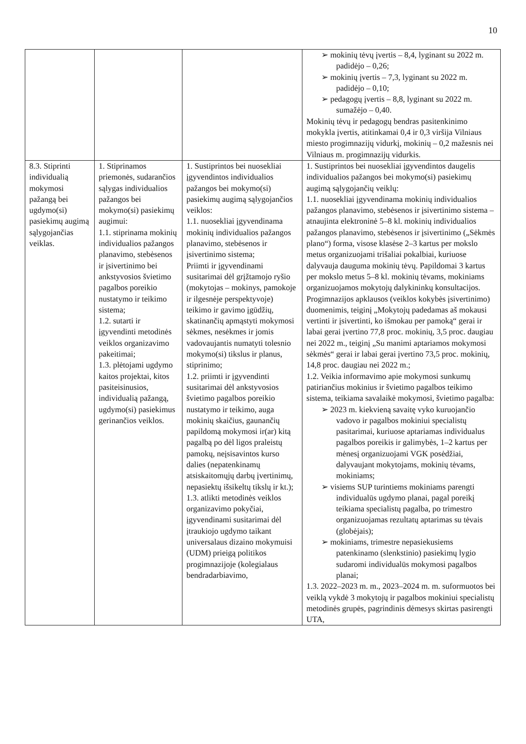10
| | | | ➢ mokinių tėvų įvertis – 8,4, lyginant su 2022 m. padidėjo – 0,26; ➢ mokinių įvertis – 7,3, lyginant su 2022 m. padidėjo – 0,10; ➢ pedagogų įvertis – 8,8, lyginant su 2022 m. sumažėjo – 0,40. Mokinių tėvų ir pedagogų bendras pasitenkinimo mokykla įvertis, atitinkamai 0,4 ir 0,3 viršija Vilniaus miesto progimnazijų vidurkį, mokinių – 0,2 mažesnis nei Vilniaus m. progimnazijų vidurkis. |
| 8.3. Stiprinti individualią mokymosi pažangą bei ugdymo(si) pasiekimų augimą sąlygojančias veiklas. | 1. Stiprinamos priemonės, sudarančios sąlygas individualios pažangos bei mokymo(si) pasiekimų augimui: 1.1. stiprinama mokinių individualios pažangos planavimo, stebėsenos ir įsivertinimo bei ankstyvosios švietimo pagalbos poreikio nustatymo ir teikimo sistema; 1.2. sutarti ir įgyvendinti metodinės veiklos organizavimo pakeitimai; 1.3. plėtojami ugdymo kaitos projektai, kitos pasiteisinusios, individualią pažangą, ugdymo(si) pasiekimus gerinančios veiklos. | 1. Sustiprintos bei nuosekliai įgyvendintos individualios pažangos bei mokymo(si) pasiekimų augimą sąlygojančios veiklos: 1.1. nuosekliai įgyvendinama mokinių individualios pažangos planavimo, stebėsenos ir įsivertinimo sistema; Priimti ir įgyvendinami susitarimai dėl grįžtamojo ryšio (mokytojas – mokinys, pamokoje ir ilgesnėje perspektyvoje) teikimo ir gavimo įgūdžių, skatinančių apmąstyti mokymosi sėkmes, nesėkmes ir jomis vadovaujantis numatyti tolesnio mokymo(si) tikslus ir planus, stiprinimo; 1.2. priimti ir įgyvendinti susitarimai dėl ankstyvosios švietimo pagalbos poreikio nustatymo ir teikimo, auga mokinių skaičius, gaunančių papildomą mokymosi ir(ar) kitą pagalbą po dėl ligos praleistų pamokų, neįsisavintos kurso dalies (nepatenkinamų atsiskaitomųjų darbų įvertinimų, nepasiektų išsikeltų tikslų ir kt.); 1.3. atlikti metodinės veiklos organizavimo pokyčiai, įgyvendinami susitarimai dėl įtraukiojo ugdymo taikant universalaus dizaino mokymuisi (UDM) prieigą politikos progimnazijoje (kolegialaus bendradarbiavimo, | 1. Sustiprintos bei nuosekliai įgyvendintos daugelis individualios pažangos bei mokymo(si) pasiekimų augimą sąlygojančių veiklų: 1.1. nuosekliai įgyvendinama mokinių individualios pažangos planavimo, stebėsenos ir įsivertinimo sistema – atnaujinta elektroninė 5–8 kl. mokinių individualios pažangos planavimo, stebėsenos ir įsivertinimo („Sėkmės plano“) forma, visose klasėse 2–3 kartus per mokslo metus organizuojami trišaliai pokalbiai, kuriuose dalyvauja dauguma mokinių tėvų. Papildomai 3 kartus per mokslo metus 5–8 kl. mokinių tėvams, mokiniams organizuojamos mokytojų dalykininkų konsultacijos. Progimnazijos apklausos (veiklos kokybės įsivertinimo) duomenimis, teiginį „Mokytojų padedamas aš mokausi vertinti ir įsivertinti, ko išmokau per pamoką“ gerai ir labai gerai įvertino 77,8 proc. mokinių, 3,5 proc. daugiau nei 2022 m., teiginį „Su manimi aptariamos mokymosi sėkmės“ gerai ir labai gerai įvertino 73,5 proc. mokinių, 14,8 proc. daugiau nei 2022 m.; 1.2. Veikia informavimo apie mokymosi sunkumų patiriančius mokinius ir švietimo pagalbos teikimo sistema, teikiama savalaikė mokymosi, švietimo pagalba: ➢ 2023 m. kiekvieną savaitę vyko kuruojančio vadovo ir pagalbos mokiniui specialistų pasitarimai, kuriuose aptariamas individualus pagalbos poreikis ir galimybės, 1–2 kartus per mėnesį organizuojami VGK posėdžiai, dalyvaujant mokytojams, mokinių tėvams, mokiniams; ➢ visiems SUP turintiems mokiniams parengti individualūs ugdymo planai, pagal poreikį teikiama specialistų pagalba, po trimestro organizuojamas rezultatų aptarimas su tėvais (globėjais); ➢ mokiniams, trimestre nepasiekusiems patenkinamo (slenkstinio) pasiekimų lygio sudaromi individualūs mokymosi pagalbos planai; 1.3. 2022–2023 m. m., 2023–2024 m. m. suformuotos bei veiklą vykdė 3 mokytojų ir pagalbos mokiniui specialistų metodinės grupės, pagrindinis dėmesys skirtas pasirengti UTA, |